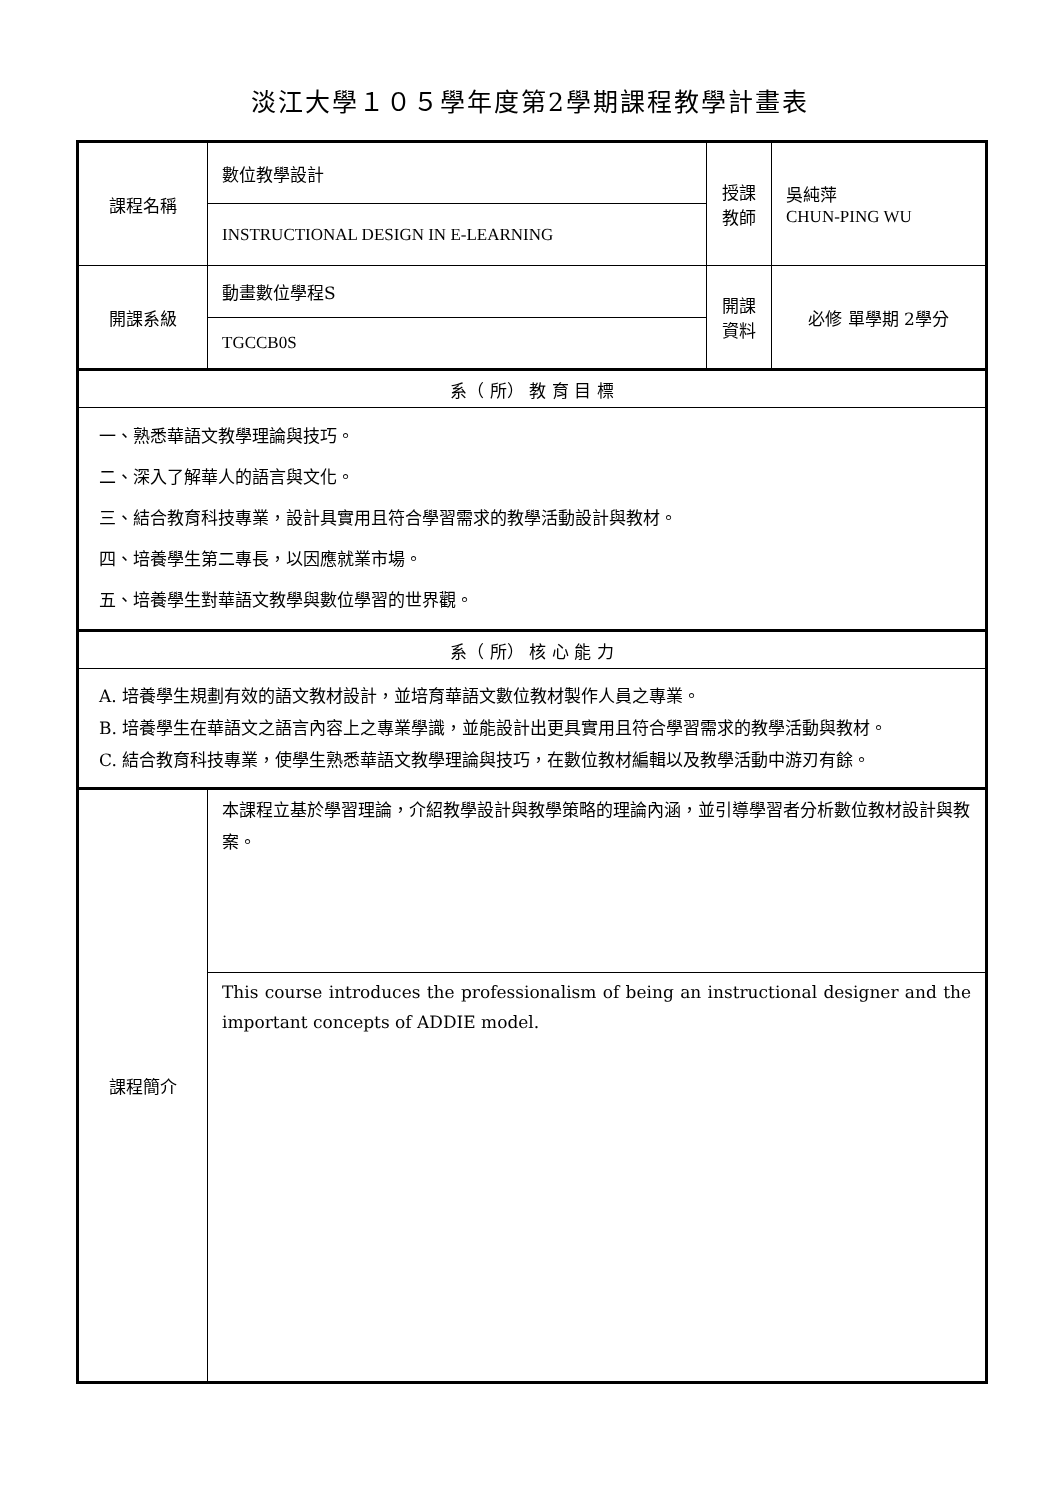淡江大學１０５學年度第2學期課程教學計畫表
| 課程名稱 | 數位教學設計 | 授課 教師 | 吳純萍 CHUN-PING WU |
| | INSTRUCTIONAL DESIGN IN E-LEARNING | | |
| 開課系級 | 動畫數位學程S | 開課 資料 | 必修 單學期 2學分 |
| | TGCCB0S | | |
| 系（ 所） 教 育 目 標 | | | |
| 一、熟悉華語文教學理論與技巧。 二、深入了解華人的語言與文化。 三、結合教育科技專業，設計具實用且符合學習需求的教學活動設計與教材。 四、培養學生第二專長，以因應就業市場。 五、培養學生對華語文教學與數位學習的世界觀。 | | | |
| 系（ 所） 核 心 能 力 | | | |
| A. 培養學生規劃有效的語文教材設計，並培育華語文數位教材製作人員之專業。 B. 培養學生在華語文之語言內容上之專業學識，並能設計出更具實用且符合學習需求的教學活動與教材。 C. 結合教育科技專業，使學生熟悉華語文教學理論與技巧，在數位教材編輯以及教學活動中游刃有餘。 | | | |
| 課程簡介 | 本課程立基於學習理論，介紹教學設計與教學策略的理論內涵，並引導學習者分析數位教材設計與教案。 | | |
| | This course introduces the professionalism of being an instructional designer and the important concepts of ADDIE model. | | |